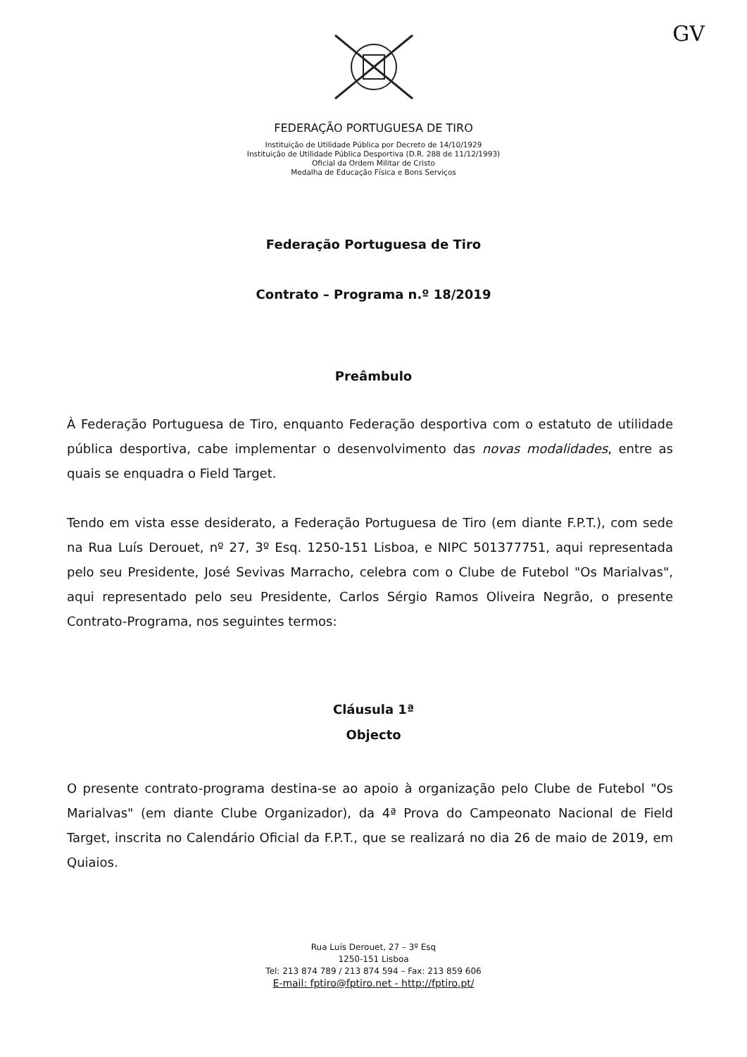GV
FEDERAÇÃO PORTUGUESA DE TIRO
Instituição de Utilidade Pública por Decreto de 14/10/1929
Instituição de Utilidade Pública Desportiva (D.R. 288 de 11/12/1993)
Oficial da Ordem Militar de Cristo
Medalha de Educação Física e Bons Serviços
Federação Portuguesa de Tiro
Contrato – Programa n.º 18/2019
Preâmbulo
À Federação Portuguesa de Tiro, enquanto Federação desportiva com o estatuto de utilidade pública desportiva, cabe implementar o desenvolvimento das novas modalidades, entre as quais se enquadra o Field Target.
Tendo em vista esse desiderato, a Federação Portuguesa de Tiro (em diante F.P.T.), com sede na Rua Luís Derouet, nº 27, 3º Esq. 1250-151 Lisboa, e NIPC 501377751, aqui representada pelo seu Presidente, José Sevivas Marracho, celebra com o Clube de Futebol "Os Marialvas", aqui representado pelo seu Presidente, Carlos Sérgio Ramos Oliveira Negrão, o presente Contrato-Programa, nos seguintes termos:
Cláusula 1ª
Objecto
O presente contrato-programa destina-se ao apoio à organização pelo Clube de Futebol "Os Marialvas" (em diante Clube Organizador), da 4ª Prova do Campeonato Nacional de Field Target, inscrita no Calendário Oficial da F.P.T., que se realizará no dia 26 de maio de 2019, em Quiaios.
Rua Luís Derouet, 27 – 3º Esq
1250-151 Lisboa
Tel: 213 874 789 / 213 874 594 – Fax: 213 859 606
E-mail: fptiro@fptiro.net - http://fptiro.pt/